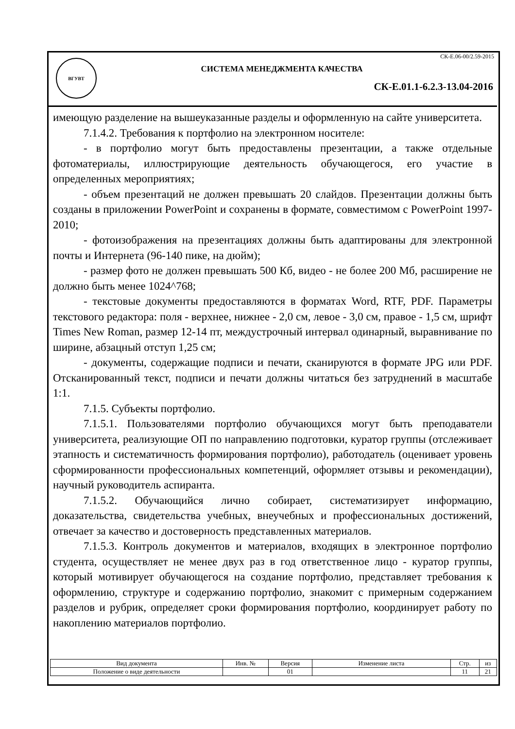ВГУВТ
СК-Е.06-00/2.59-2015
СИСТЕМА МЕНЕДЖМЕНТА КАЧЕСТВА
СК-Е.01.1-6.2.3-13.04-2016
имеющую разделение на вышеуказанные разделы и оформленную на сайте университета.
7.1.4.2. Требования к портфолио на электронном носителе:
- в портфолио могут быть предоставлены презентации, а также отдельные фотоматериалы, иллюстрирующие деятельность обучающегося, его участие в определенных мероприятиях;
- объем презентаций не должен превышать 20 слайдов. Презентации должны быть созданы в приложении PowerPoint и сохранены в формате, совместимом с PowerPoint 1997-2010;
- фотоизображения на презентациях должны быть адаптированы для электронной почты и Интернета (96-140 пике, на дюйм);
- размер фото не должен превышать 500 Кб, видео - не более 200 Мб, расширение не должно быть менее 1024^768;
- текстовые документы предоставляются в форматах Word, RTF, PDF. Параметры текстового редактора: поля - верхнее, нижнее - 2,0 см, левое - 3,0 см, правое - 1,5 см, шрифт Times New Roman, размер 12-14 пт, междустрочный интервал одинарный, выравнивание по ширине, абзацный отступ 1,25 см;
- документы, содержащие подписи и печати, сканируются в формате JPG или PDF. Отсканированный текст, подписи и печати должны читаться без затруднений в масштабе 1:1.
7.1.5. Субъекты портфолио.
7.1.5.1. Пользователями портфолио обучающихся могут быть преподаватели университета, реализующие ОП по направлению подготовки, куратор группы (отслеживает этапность и систематичность формирования портфолио), работодатель (оценивает уровень сформированности профессиональных компетенций, оформляет отзывы и рекомендации), научный руководитель аспиранта.
7.1.5.2. Обучающийся лично собирает, систематизирует информацию, доказательства, свидетельства учебных, внеучебных и профессиональных достижений, отвечает за качество и достоверность представленных материалов.
7.1.5.3. Контроль документов и материалов, входящих в электронное портфолио студента, осуществляет не менее двух раз в год ответственное лицо - куратор группы, который мотивирует обучающегося на создание портфолио, представляет требования к оформлению, структуре и содержанию портфолио, знакомит с примерным содержанием разделов и рубрик, определяет сроки формирования портфолио, координирует работу по накоплению материалов портфолио.
| Вид документа | Инв. № | Версия | Изменение листа | Стр. | из |
| --- | --- | --- | --- | --- | --- |
| Положение о виде деятельности | | 01 | | 11 | 21 |